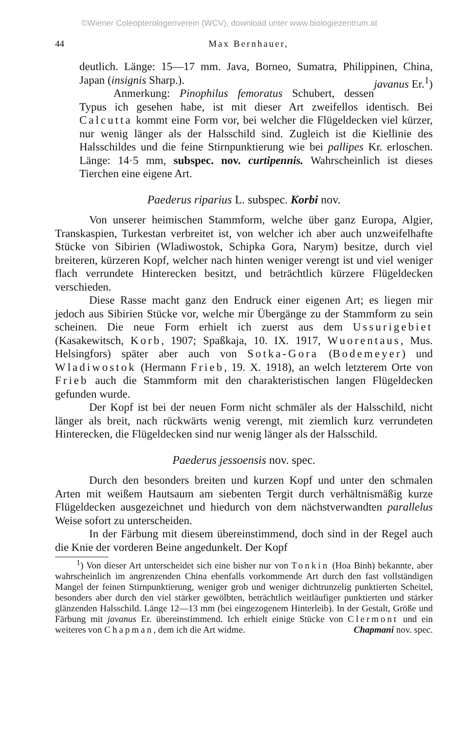©Wiener Coleopterologenverein (WCV), download unter www.biologiezentrum.at
44 Max Bernhauer,
deutlich. Länge: 15—17 mm. Java, Borneo, Sumatra, Philippinen, China, Japan (insignis Sharp.). javanus Er.<sup>1</sup>)
Anmerkung: Pinophilus femoratus Schubert, dessen Typus ich gesehen habe, ist mit dieser Art zweifellos identisch. Bei Calcutta kommt eine Form vor, bei welcher die Flügeldecken viel kürzer, nur wenig länger als der Halsschild sind. Zugleich ist die Kiellinie des Halsschildes und die feine Stirnpunktierung wie bei pallipes Kr. erloschen. Länge: 14·5 mm, subspec. nov. curtipennis. Wahrscheinlich ist dieses Tierchen eine eigene Art.
Paederus riparius L. subspec. Korbi nov.
Von unserer heimischen Stammform, welche über ganz Europa, Algier, Transkaspien, Turkestan verbreitet ist, von welcher ich aber auch unzweifelhafte Stücke von Sibirien (Wladiwostok, Schipka Gora, Narym) besitze, durch viel breiteren, kürzeren Kopf, welcher nach hinten weniger verengt ist und viel weniger flach verrundete Hinterecken besitzt, und beträchtlich kürzere Flügeldecken verschieden.
Diese Rasse macht ganz den Endruck einer eigenen Art; es liegen mir jedoch aus Sibirien Stücke vor, welche mir Übergänge zu der Stammform zu sein scheinen. Die neue Form erhielt ich zuerst aus dem Ussurigebiet (Kasakewitsch, Korb, 1907; Spaßkaja, 10. IX. 1917, Wuorentaus, Mus. Helsingfors) später aber auch von Sotka-Gora (Bodemeyer) und Wladiwostok (Hermann Frieb, 19. X. 1918), an welch letzterem Orte von Frieb auch die Stammform mit den charakteristischen langen Flügeldecken gefunden wurde.
Der Kopf ist bei der neuen Form nicht schmäler als der Halsschild, nicht länger als breit, nach rückwärts wenig verengt, mit ziemlich kurz verrundeten Hinterecken, die Flügeldecken sind nur wenig länger als der Halsschild.
Paederus jessoensis nov. spec.
Durch den besonders breiten und kurzen Kopf und unter den schmalen Arten mit weißem Hautsaum am siebenten Tergit durch verhältnismäßig kurze Flügeldecken ausgezeichnet und hiedurch von dem nächstverwandten parallelus Weise sofort zu unterscheiden.
In der Färbung mit diesem übereinstimmend, doch sind in der Regel auch die Knie der vorderen Beine angedunkelt. Der Kopf
<sup>1</sup>) Von dieser Art unterscheidet sich eine bisher nur von Tonkin (Hoa Binh) bekannte, aber wahrscheinlich im angrenzenden China ebenfalls vorkommende Art durch den fast vollständigen Mangel der feinen Stirnpunktierung, weniger grob und weniger dichtrunzelig punktierten Scheitel, besonders aber durch den viel stärker gewölbten, beträchtlich weitläufiger punktierten und stärker glänzenden Halsschild. Länge 12—13 mm (bei eingezogenem Hinterleib). In der Gestalt, Größe und Färbung mit javanus Er. übereinstimmend. Ich erhielt einige Stücke von Clermont und ein weiteres von Chapman, dem ich die Art widme. Chapmani nov. spec.